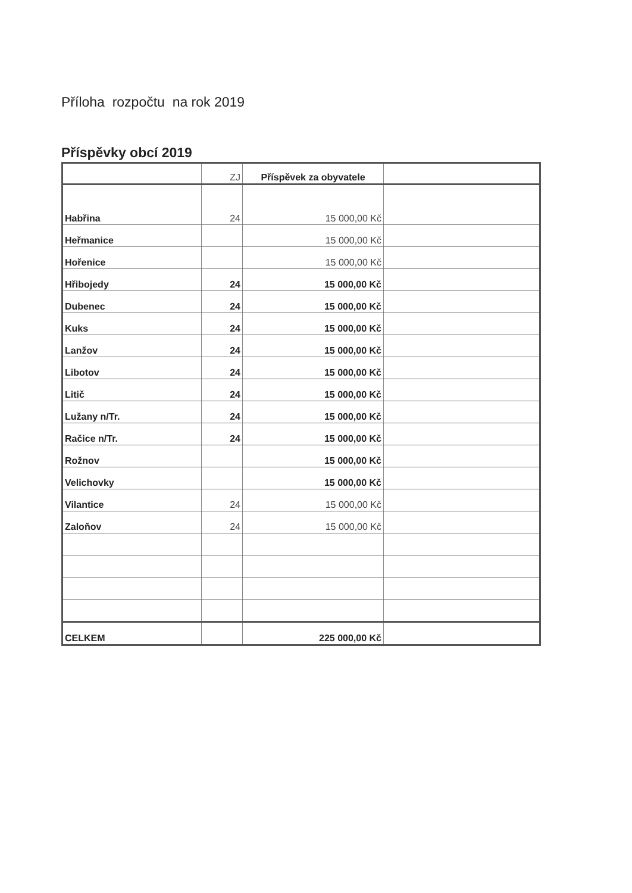Příloha rozpočtu na rok 2019
Příspěvky obcí 2019
| | ZJ | Příspěvek za obyvatele | |
| Habřina | 24 | 15 000,00 Kč | |
| Heřmanice | | 15 000,00 Kč | |
| Hořenice | | 15 000,00 Kč | |
| Hřibojedy | 24 | 15 000,00 Kč | |
| Dubenec | 24 | 15 000,00 Kč | |
| Kuks | 24 | 15 000,00 Kč | |
| Lanžov | 24 | 15 000,00 Kč | |
| Libotov | 24 | 15 000,00 Kč | |
| Litič | 24 | 15 000,00 Kč | |
| Lužany n/Tr. | 24 | 15 000,00 Kč | |
| Račice n/Tr. | 24 | 15 000,00 Kč | |
| Rožnov | | 15 000,00 Kč | |
| Velichovky | | 15 000,00 Kč | |
| Vilantice | 24 | 15 000,00 Kč | |
| Zaloňov | 24 | 15 000,00 Kč | |
| CELKEM | | 225 000,00 Kč | |